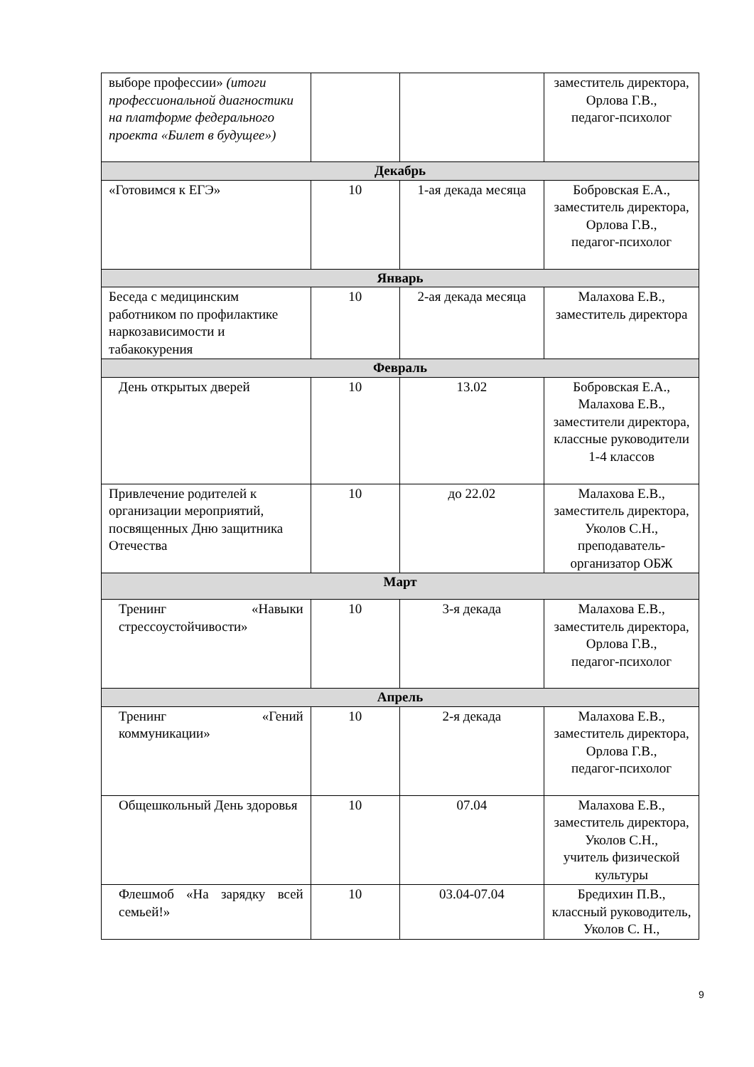| выборе профессии» (итоги профессиональной диагностики на платформе федерального проекта «Билет в будущее») | | | заместитель директора, Орлова Г.В., педагог-психолог |
| Декабрь | | | |
| «Готовимся к ЕГЭ» | 10 | 1-ая декада месяца | Бобровская Е.А., заместитель директора, Орлова Г.В., педагог-психолог |
| Январь | | | |
| Беседа с медицинским работником по профилактике наркозависимости и табакокурения | 10 | 2-ая декада месяца | Малахова Е.В., заместитель директора |
| Февраль | | | |
| День открытых дверей | 10 | 13.02 | Бобровская Е.А., Малахова Е.В., заместители директора, классные руководители 1-4 классов |
| Привлечение родителей к организации мероприятий, посвященных Дню защитника Отечества | 10 | до 22.02 | Малахова Е.В., заместитель директора, Уколов С.Н., преподаватель-организатор ОБЖ |
| Март | | | |
| Тренинг «Навыки стрессоустойчивости» | 10 | 3-я декада | Малахова Е.В., заместитель директора, Орлова Г.В., педагог-психолог |
| Апрель | | | |
| Тренинг «Гений коммуникации» | 10 | 2-я декада | Малахова Е.В., заместитель директора, Орлова Г.В., педагог-психолог |
| Общешкольный День здоровья | 10 | 07.04 | Малахова Е.В., заместитель директора, Уколов С.Н., учитель физической культуры |
| Флешмоб «На зарядку всей семьей!» | 10 | 03.04-07.04 | Бредихин П.В., классный руководитель, Уколов С. Н., |
9